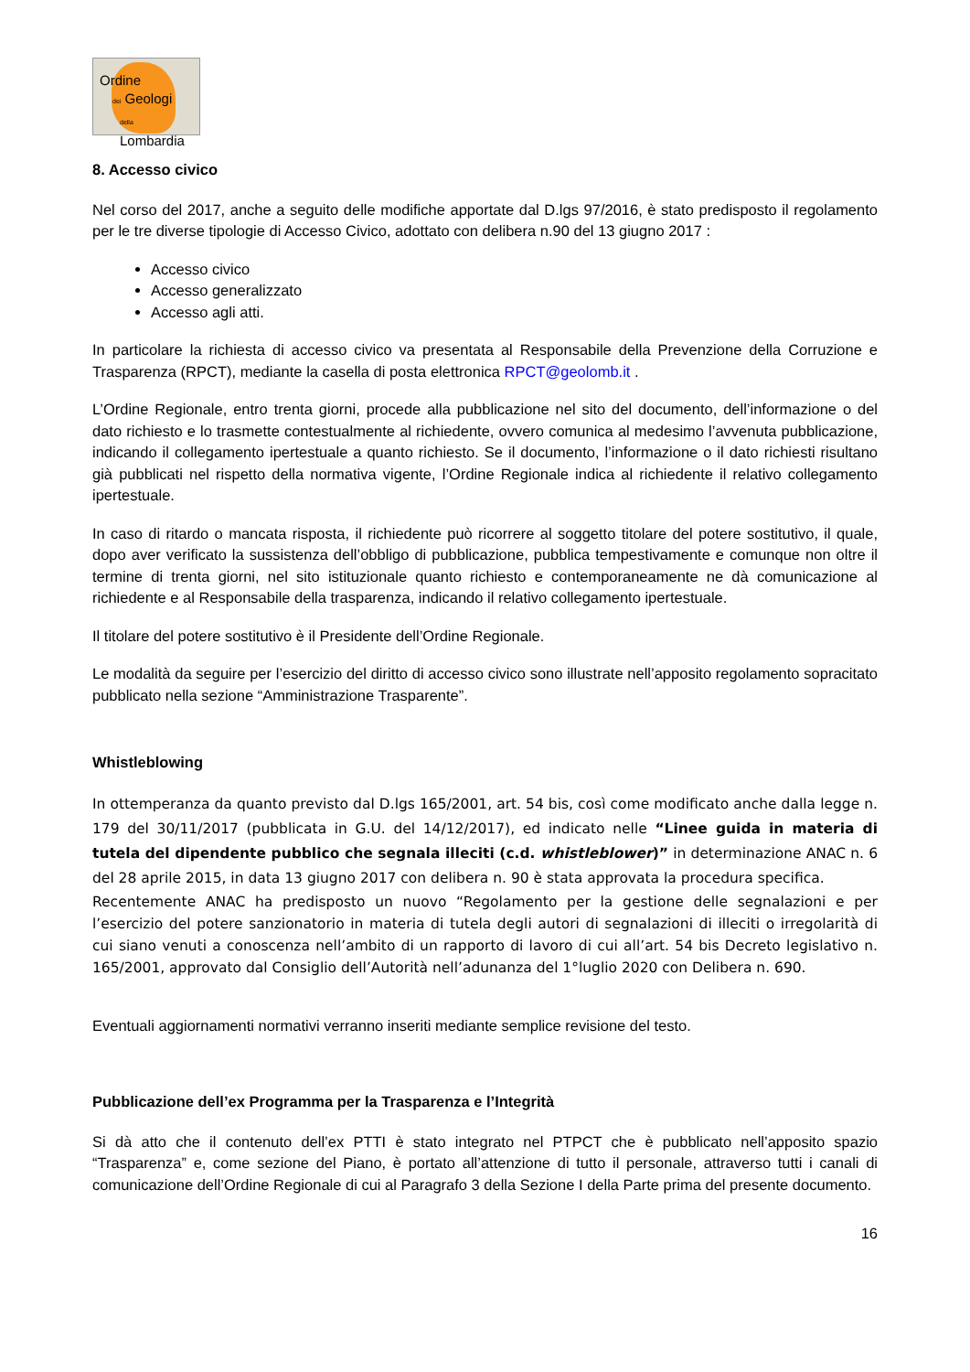Ordine
dei Geologi
della Lombardia
8. Accesso civico
Nel corso del 2017, anche a seguito delle modifiche apportate dal D.lgs 97/2016, è stato predisposto il regolamento per le tre diverse tipologie di Accesso Civico, adottato con delibera n.90 del 13 giugno 2017 :
Accesso civico
Accesso generalizzato
Accesso agli atti.
In particolare la richiesta di accesso civico va presentata al Responsabile della Prevenzione della Corruzione e Trasparenza (RPCT), mediante la casella di posta elettronica RPCT@geolomb.it .
L’Ordine Regionale, entro trenta giorni, procede alla pubblicazione nel sito del documento, dell’informazione o del dato richiesto e lo trasmette contestualmente al richiedente, ovvero comunica al medesimo l’avvenuta pubblicazione, indicando il collegamento ipertestuale a quanto richiesto. Se il documento, l’informazione o il dato richiesti risultano già pubblicati nel rispetto della normativa vigente, l’Ordine Regionale indica al richiedente il relativo collegamento ipertestuale.
In caso di ritardo o mancata risposta, il richiedente può ricorrere al soggetto titolare del potere sostitutivo, il quale, dopo aver verificato la sussistenza dell’obbligo di pubblicazione, pubblica tempestivamente e comunque non oltre il termine di trenta giorni, nel sito istituzionale quanto richiesto e contemporaneamente ne dà comunicazione al richiedente e al Responsabile della trasparenza, indicando il relativo collegamento ipertestuale.
Il titolare del potere sostitutivo è il Presidente dell’Ordine Regionale.
Le modalità da seguire per l’esercizio del diritto di accesso civico sono illustrate nell’apposito regolamento sopracitato pubblicato nella sezione “Amministrazione Trasparente”.
Whistleblowing
In ottemperanza da quanto previsto dal D.lgs 165/2001, art. 54 bis, così come modificato anche dalla legge n. 179 del 30/11/2017 (pubblicata in G.U. del 14/12/2017), ed indicato nelle “Linee guida in materia di tutela del dipendente pubblico che segnala illeciti (c.d. whistleblower)” in determinazione ANAC n. 6 del 28 aprile 2015, in data 13 giugno 2017 con delibera n. 90 è stata approvata la procedura specifica.
Recentemente ANAC ha predisposto un nuovo “Regolamento per la gestione delle segnalazioni e per l’esercizio del potere sanzionatorio in materia di tutela degli autori di segnalazioni di illeciti o irregolarità di cui siano venuti a conoscenza nell’ambito di un rapporto di lavoro di cui all’art. 54 bis Decreto legislativo n. 165/2001, approvato dal Consiglio dell’Autorità nell’adunanza del 1°luglio 2020 con Delibera n. 690.
Eventuali aggiornamenti normativi verranno inseriti mediante semplice revisione del testo.
Pubblicazione dell’ex Programma per la Trasparenza e l’Integrità
Si dà atto che il contenuto dell’ex PTTI è stato integrato nel PTPCT che è pubblicato nell’apposito spazio “Trasparenza” e, come sezione del Piano, è portato all’attenzione di tutto il personale, attraverso tutti i canali di comunicazione dell’Ordine Regionale di cui al Paragrafo 3 della Sezione I della Parte prima del presente documento.
16